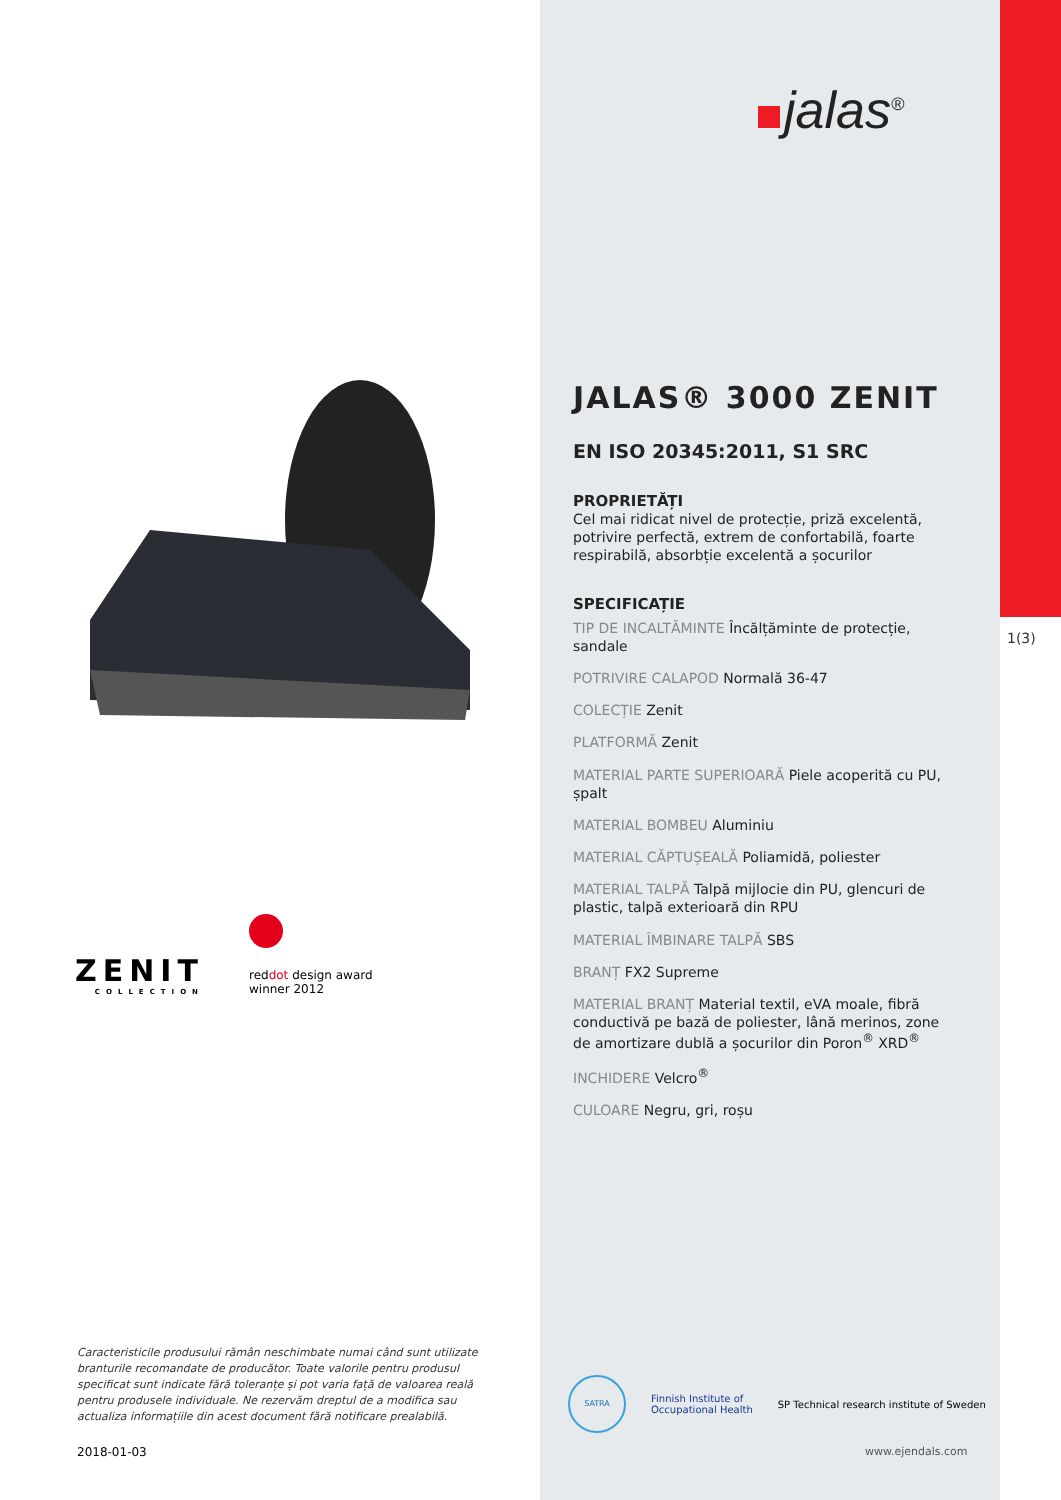ZENIT
COLLECTION
reddot design award
winner 2012
Caracteristicile produsului rămân neschimbate numai când sunt utilizate branturile recomandate de producător. Toate valorile pentru produsul specificat sunt indicate fără toleranțe și pot varia față de valoarea reală pentru produsele individuale. Ne rezervăm dreptul de a modifica sau actualiza informațiile din acest document fără notificare prealabilă.
2018-01-03
jalas<sup>®</sup>
JALAS® 3000 ZENIT
EN ISO 20345:2011, S1 SRC
PROPRIETĂȚI
Cel mai ridicat nivel de protecție, priză excelentă, potrivire perfectă, extrem de confortabilă, foarte respirabilă, absorbție excelentă a șocurilor
SPECIFICAȚIE
TIP DE INCALTĂMINTE Încălțăminte de protecție, sandale
POTRIVIRE CALAPOD Normală 36-47
COLECȚIE Zenit
PLATFORMĂ Zenit
MATERIAL PARTE SUPERIOARĂ Piele acoperită cu PU, șpalt
MATERIAL BOMBEU Aluminiu
MATERIAL CĂPTUȘEALĂ Poliamidă, poliester
MATERIAL TALPĂ Talpă mijlocie din PU, glencuri de plastic, talpă exterioară din RPU
MATERIAL ÎMBINARE TALPĂ SBS
BRANȚ FX2 Supreme
MATERIAL BRANȚ Material textil, eVA moale, fibră conductivă pe bază de poliester, lână merinos, zone de amortizare dublă a șocurilor din Poron<sup>®</sup> XRD<sup>®</sup>
INCHIDERE Velcro<sup>®</sup>
CULOARE Negru, gri, roșu
SATRA
Finnish Institute of
Occupational Health
SP Technical research institute of Sweden
www.ejendals.com
1(3)